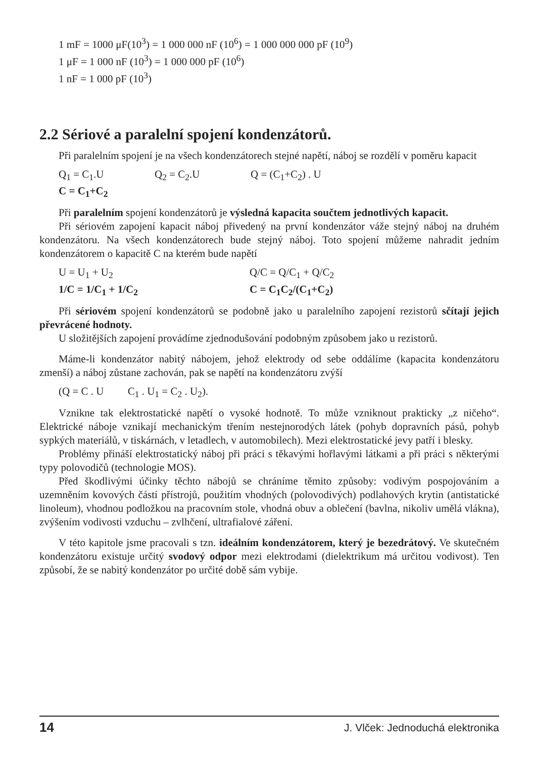1 mF = 1000 μF(10<sup>3</sup>) = 1 000 000 nF (10<sup>6</sup>) = 1 000 000 000 pF (10<sup>9</sup>)
1 μF = 1 000 nF (10<sup>3</sup>) = 1 000 000 pF (10<sup>6</sup>)
1 nF = 1 000 pF (10<sup>3</sup>)
2.2 Sériové a paralelní spojení kondenzátorů.
Při paralelním spojení je na všech kondenzátorech stejné napětí, náboj se rozdělí v poměru kapacit
Q<sub>1</sub> = C<sub>1</sub>.U Q<sub>2</sub> = C<sub>2</sub>.U Q = (C<sub>1</sub>+C<sub>2</sub>) . U
C = C<sub>1</sub>+C<sub>2</sub>
Při paralelním spojení kondenzátorů je výsledná kapacita součtem jednotlivých kapacit.
Při sériovém zapojení kapacit náboj přivedený na první kondenzátor váže stejný náboj na druhém kondenzátoru. Na všech kondenzátorech bude stejný náboj. Toto spojení můžeme nahradit jedním kondenzátorem o kapacitě C na kterém bude napětí
U = U<sub>1</sub> + U<sub>2</sub> Q/C = Q/C<sub>1</sub> + Q/C<sub>2</sub>
1/C = 1/C<sub>1</sub> + 1/C<sub>2</sub> C = C<sub>1</sub>C<sub>2</sub>/(C<sub>1</sub>+C<sub>2</sub>)
Při sériovém spojení kondenzátorů se podobně jako u paralelního zapojení rezistorů sčítají jejich převrácené hodnoty.
U složitějších zapojení provádíme zjednodušování podobným způsobem jako u rezistorů.
Máme-li kondenzátor nabitý nábojem, jehož elektrody od sebe oddálíme (kapacita kondenzátoru zmenší) a náboj zůstane zachován, pak se napětí na kondenzátoru zvýší
(Q = C . U C<sub>1</sub> . U<sub>1</sub> = C<sub>2</sub> . U<sub>2</sub>).
Vznikne tak elektrostatické napětí o vysoké hodnotě. To může vzniknout prakticky „z ničeho“. Elektrické náboje vznikají mechanickým třením nestejnorodých látek (pohyb dopravních pásů, pohyb sypkých materiálů, v tiskárnách, v letadlech, v automobilech). Mezi elektrostatické jevy patří i blesky.
Problémy přináší elektrostatický náboj při práci s těkavými hořlavými látkami a při práci s některými typy polovodičů (technologie MOS).
Před škodlivými účinky těchto nábojů se chráníme těmito způsoby: vodivým pospojováním a uzemněním kovových částí přístrojů, použitím vhodných (polovodivých) podlahových krytin (antistatické linoleum), vhodnou podložkou na pracovním stole, vhodná obuv a oblečení (bavlna, nikoliv umělá vlákna), zvýšením vodivosti vzduchu – zvlhčení, ultrafialové záření.
V této kapitole jsme pracovali s tzn. ideálním kondenzátorem, který je bezedrátový. Ve skutečném kondenzátoru existuje určitý svodový odpor mezi elektrodami (dielektrikum má určitou vodivost). Ten způsobí, že se nabitý kondenzátor po určité době sám vybije.
14 J. Vlček: Jednoduchá elektronika